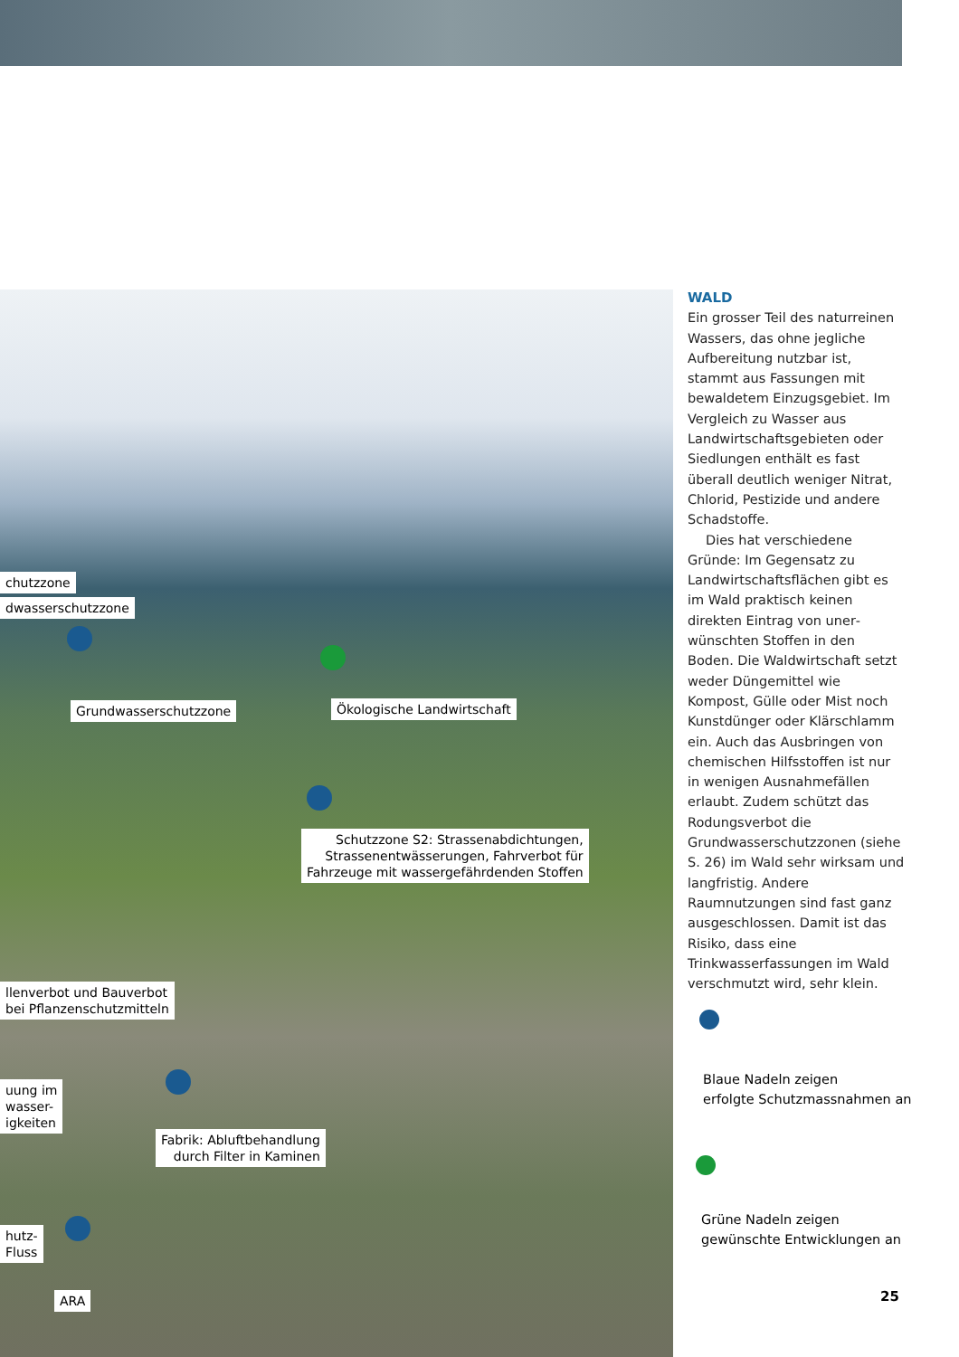chutzzone
dwasserschutzzone
Grundwasserschutzzone Ökologische Landwirtschaft
Schutzzone S2: Strassenabdichtungen,
Strassenentwässerungen, Fahrverbot für
Fahrzeuge mit wassergefährdenden Stoffen
llenverbot und Bauverbot
bei Pflanzenschutzmitteln
uung im
wasser-
igkeiten
Fabrik: Abluftbehandlung
durch Filter in Kaminen
hutz-
Fluss
ARA
WALD
Ein grosser Teil des natur­reinen Wassers, das ohne jegliche Aufbereitung nutzbar ist, stammt aus Fassungen mit bewaldetem Einzugsgebiet. Im Vergleich zu Wasser aus Landwirtschaftsgebieten oder Siedlungen enthält es fast überall deutlich weniger Nitrat, Chlorid, Pestizide und andere Schadstoffe.
Dies hat verschiedene Gründe: Im Gegensatz zu Landwirtschaftsflächen gibt es im Wald praktisch keinen direkten Eintrag von uner­wünschten Stoffen in den Boden. Die Waldwirtschaft setzt weder Düngemittel wie Kompost, Gülle oder Mist noch Kunstdünger oder Klär­schlamm ein. Auch das Ausbringen von chemischen Hilfsstoffen ist nur in wenigen Ausnahmefällen erlaubt. Zudem schützt das Rodungs­verbot die Grundwasserschutz­zonen (siehe S. 26) im Wald sehr wirksam und langfristig. Andere Raumnutzungen sind fast ganz ausgeschlossen. Damit ist das Risiko, dass eine Trinkwasserfassungen im Wald verschmutzt wird, sehr klein.
Blaue Nadeln zeigen
erfolgte Schutzmassnahmen an
Grüne Nadeln zeigen
gewünschte Entwicklungen an
25